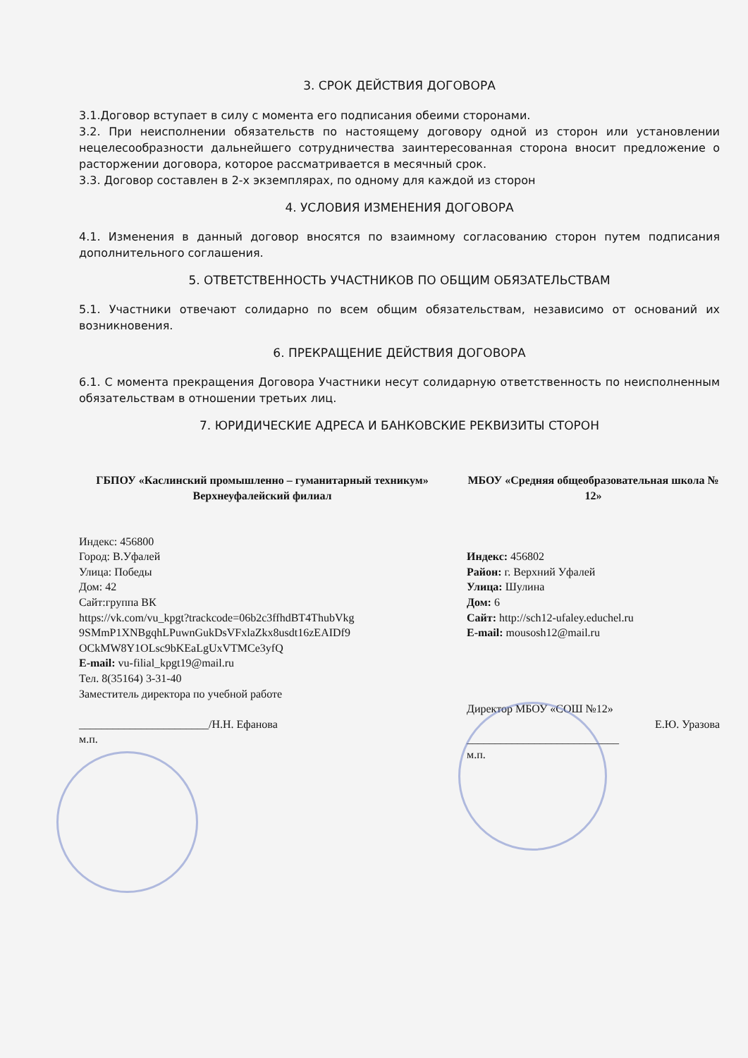3. СРОК ДЕЙСТВИЯ ДОГОВОРА
3.1.Договор вступает в силу с момента его подписания обеими сторонами.
3.2. При неисполнении обязательств по настоящему договору одной из сторон или установлении нецелесообразности дальнейшего сотрудничества заинтересованная сторона вносит предложение о расторжении договора, которое рассматривается в месячный срок.
3.3. Договор составлен в 2-х экземплярах, по одному для каждой из сторон
4. УСЛОВИЯ ИЗМЕНЕНИЯ ДОГОВОРА
4.1. Изменения в данный договор вносятся по взаимному согласованию сторон путем подписания дополнительного соглашения.
5. ОТВЕТСТВЕННОСТЬ УЧАСТНИКОВ ПО ОБЩИМ ОБЯЗАТЕЛЬСТВАМ
5.1. Участники отвечают солидарно по всем общим обязательствам, независимо от оснований их возникновения.
6. ПРЕКРАЩЕНИЕ ДЕЙСТВИЯ ДОГОВОРА
6.1. С момента прекращения Договора Участники несут солидарную ответственность по неисполненным обязательствам в отношении третьих лиц.
7. ЮРИДИЧЕСКИЕ АДРЕСА И БАНКОВСКИЕ РЕКВИЗИТЫ СТОРОН
ГБПОУ «Каслинский промышленно – гуманитарный техникум»
Верхнеуфалейский филиал
Индекс: 456800
Город: В.Уфалей
Улица: Победы
Дом: 42
Сайт:группа ВК
https://vk.com/vu_kpgt?trackcode=06b2c3ffhdBT4ThubVkg 9SMmP1XNBgqhLPuwnGukDsVFxlaZkx8usdt16zEAIDf9 OCkMW8Y1OLsc9bKEaLgUxVTMCe3yfQ
E-mail: vu-filial_kpgt19@mail.ru
Тел. 8(35164) 3-31-40
Заместитель директора по учебной работе
_______________________/Н.Н. Ефанова
м.п.
МБОУ «Средняя общеобразовательная школа № 12»
Индекс: 456802
Район: г. Верхний Уфалей
Улица: Шулина
Дом: 6
Сайт: http://sch12-ufaley.educhel.ru
E-mail: mousosh12@mail.ru
Директор МБОУ «СОШ №12»
Е.Ю. Уразова
___________________________
м.п.